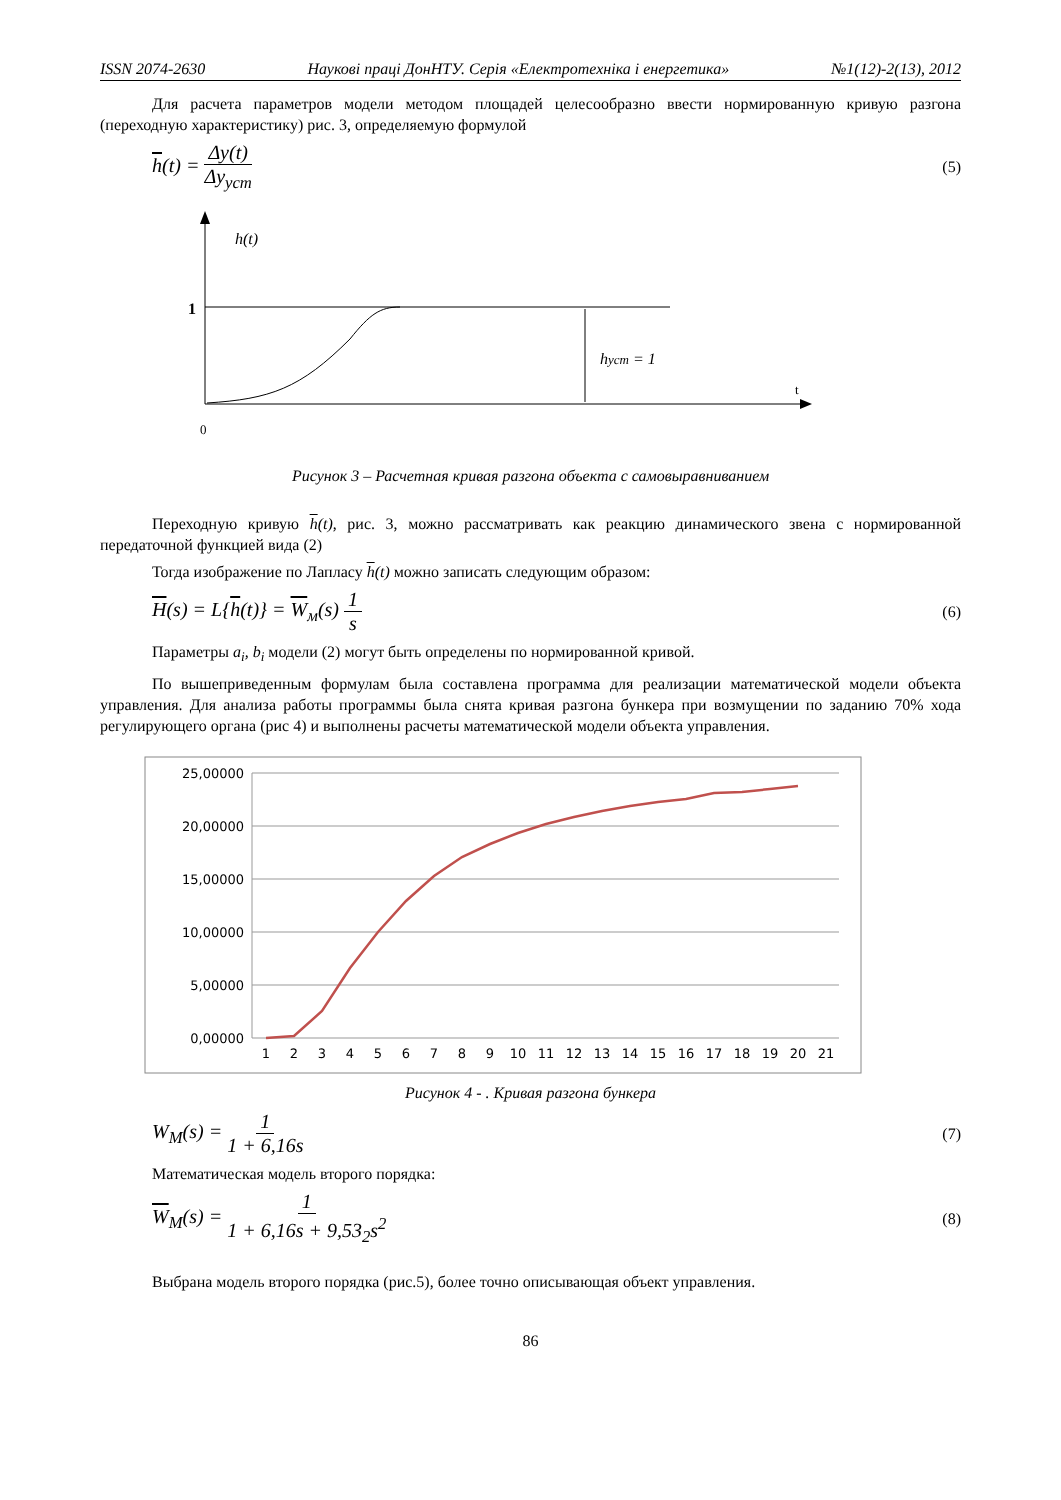ISSN 2074-2630 Наукові праці ДонНТУ. Серія «Електротехніка і енергетика» №1(12)-2(13), 2012
Для расчета параметров модели методом площадей целесообразно ввести нормированную кривую разгона (переходную характеристику) рис. 3, определяемую формулой
h(t) = Δy(t) Δy<sub>уст</sub> (5)
h(t)
1
hуст = 1
t
0
Рисунок 3 – Расчетная кривая разгона объекта с самовыравниванием
Переходную кривую h(t), рис. 3, можно рассматривать как реакцию динамического звена с нормированной передаточной функцией вида (2)
Тогда изображение по Лапласу h(t) можно записать следующим образом:
H(s) = L{h(t)} = W<sub>м</sub>(s) 1 s (6)
Параметры a<sub>i</sub>, b<sub>i</sub> модели (2) могут быть определены по нормированной кривой.
По вышеприведенным формулам была составлена программа для реализации математической модели объекта управления. Для анализа работы программы была снята кривая разгона бункера при возмущении по заданию 70% хода регулирующего органа (рис 4) и выполнены расчеты математической модели объекта управления.
25,00000
20,00000
15,00000
10,00000
5,00000
0,00000
1
2
3
4
5
6
7
8
9
10
11
12
13
14
15
16
17
18
19
20
21
Рисунок 4 - . Кривая разгона бункера
W<sub>M</sub>(s) = 1 1 + 6,16s (7)
Математическая модель второго порядка:
W<sub>M</sub>(s) = 1 1 + 6,16s + 9,53<sub>2</sub>s<sup>2</sup> (8)
Выбрана модель второго порядка (рис.5), более точно описывающая объект управления.
86